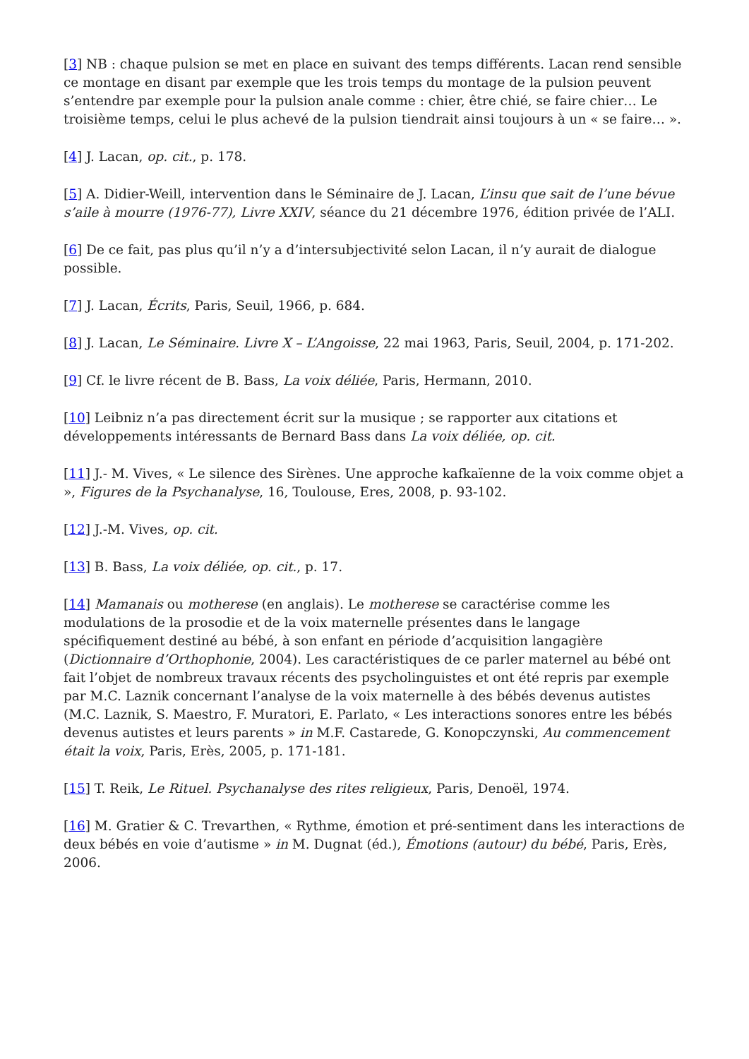[3] NB : chaque pulsion se met en place en suivant des temps différents. Lacan rend sensible ce montage en disant par exemple que les trois temps du montage de la pulsion peuvent s’entendre par exemple pour la pulsion anale comme : chier, être chié, se faire chier… Le troisième temps, celui le plus achevé de la pulsion tiendrait ainsi toujours à un « se faire… ».
[4] J. Lacan, op. cit., p. 178.
[5] A. Didier-Weill, intervention dans le Séminaire de J. Lacan, L’insu que sait de l’une bévue s’aile à mourre (1976-77), Livre XXIV, séance du 21 décembre 1976, édition privée de l’ALI.
[6] De ce fait, pas plus qu’il n’y a d’intersubjectivité selon Lacan, il n’y aurait de dialogue possible.
[7] J. Lacan, Écrits, Paris, Seuil, 1966, p. 684.
[8] J. Lacan, Le Séminaire. Livre X – L’Angoisse, 22 mai 1963, Paris, Seuil, 2004, p. 171-202.
[9] Cf. le livre récent de B. Bass, La voix déliée, Paris, Hermann, 2010.
[10] Leibniz n’a pas directement écrit sur la musique ; se rapporter aux citations et développements intéressants de Bernard Bass dans La voix déliée, op. cit.
[11] J.- M. Vives, « Le silence des Sirènes. Une approche kafkaïenne de la voix comme objet a », Figures de la Psychanalyse, 16, Toulouse, Eres, 2008, p. 93-102.
[12] J.-M. Vives, op. cit.
[13] B. Bass, La voix déliée, op. cit., p. 17.
[14] Mamanais ou motherese (en anglais). Le motherese se caractérise comme les modulations de la prosodie et de la voix maternelle présentes dans le langage spécifiquement destiné au bébé, à son enfant en période d’acquisition langagière (Dictionnaire d’Orthophonie, 2004). Les caractéristiques de ce parler maternel au bébé ont fait l’objet de nombreux travaux récents des psycholinguistes et ont été repris par exemple par M.C. Laznik concernant l’analyse de la voix maternelle à des bébés devenus autistes (M.C. Laznik, S. Maestro, F. Muratori, E. Parlato, « Les interactions sonores entre les bébés devenus autistes et leurs parents » in M.F. Castarede, G. Konopczynski, Au commencement était la voix, Paris, Erès, 2005, p. 171-181.
[15] T. Reik, Le Rituel. Psychanalyse des rites religieux, Paris, Denoël, 1974.
[16] M. Gratier & C. Trevarthen, « Rythme, émotion et pré-sentiment dans les interactions de deux bébés en voie d’autisme » in M. Dugnat (éd.), Émotions (autour) du bébé, Paris, Erès, 2006.